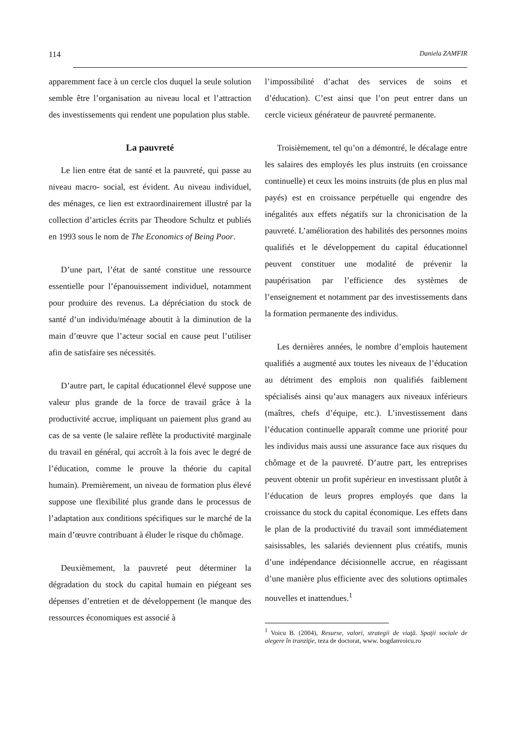114 Daniela ZAMFIR
apparemment face à un cercle clos duquel la seule solution semble être l’organisation au niveau local et l’attraction des investissements qui rendent une population plus stable.
La pauvreté
Le lien entre état de santé et la pauvreté, qui passe au niveau macro- social, est évident. Au niveau individuel, des ménages, ce lien est extraordinairement illustré par la collection d’articles écrits par Theodore Schultz et publiés en 1993 sous le nom de The Economics of Being Poor.
D’une part, l’état de santé constitue une ressource essentielle pour l’épanouissement individuel, notamment pour produire des revenus. La dépréciation du stock de santé d’un individu/ménage aboutit à la diminution de la main d’œuvre que l’acteur social en cause peut l’utiliser afin de satisfaire ses nécessités.
D’autre part, le capital éducationnel élevé suppose une valeur plus grande de la force de travail grâce à la productivité accrue, impliquant un paiement plus grand au cas de sa vente (le salaire reflète la productivité marginale du travail en général, qui accroît à la fois avec le degré de l’éducation, comme le prouve la théorie du capital humain). Premièrement, un niveau de formation plus élevé suppose une flexibilité plus grande dans le processus de l’adaptation aux conditions spécifiques sur le marché de la main d’œuvre contribuant à éluder le risque du chômage.
Deuxièmement, la pauvreté peut déterminer la dégradation du stock du capital humain en piégeant ses dépenses d’entretien et de développement (le manque des ressources économiques est associé à
l’impossibilité d’achat des services de soins et d’éducation). C’est ainsi que l’on peut entrer dans un cercle vicieux générateur de pauvreté permanente.
Troisièmement, tel qu’on a démontré, le décalage entre les salaires des employés les plus instruits (en croissance continuelle) et ceux les moins instruits (de plus en plus mal payés) est en croissance perpétuelle qui engendre des inégalités aux effets négatifs sur la chronicisation de la pauvreté. L’amélioration des habilités des personnes moins qualifiés et le développement du capital éducationnel peuvent constituer une modalité de prévenir la paupérisation par l’efficience des systèmes de l’enseignement et notamment par des investissements dans la formation permanente des individus.
Les dernières années, le nombre d’emplois hautement qualifiés a augmenté aux toutes les niveaux de l’éducation au détriment des emplois non qualifiés faiblement spécialisés ainsi qu’aux managers aux niveaux inférieurs (maîtres, chefs d’équipe, etc.). L’investissement dans l’éducation continuelle apparaît comme une priorité pour les individus mais aussi une assurance face aux risques du chômage et de la pauvreté. D’autre part, les entreprises peuvent obtenir un profit supérieur en investissant plutôt à l’éducation de leurs propres employés que dans la croissance du stock du capital économique. Les effets dans le plan de la productivité du travail sont immédiatement saisissables, les salariés deviennent plus créatifs, munis d’une indépendance décisionnelle accrue, en réagissant d’une manière plus efficiente avec des solutions optimales nouvelles et inattendues.<sup>1</sup>
<sup>1</sup> Voicu B. (2004), Resurse, valori, strategii de viaţă. Spaţii sociale de alegere în tranziţie, teza de doctorat, www. bogdanvoicu.ro